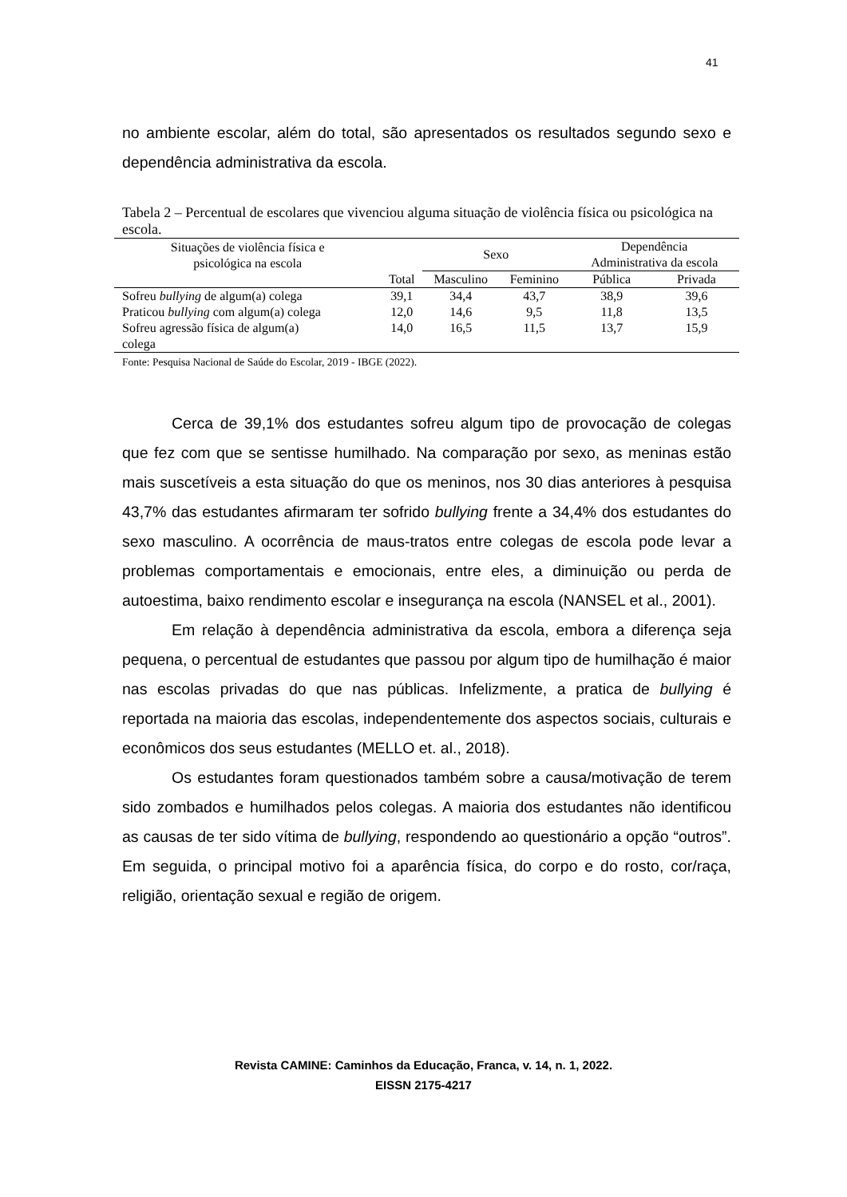41
no ambiente escolar, além do total, são apresentados os resultados segundo sexo e dependência administrativa da escola.
Tabela 2 – Percentual de escolares que vivenciou alguma situação de violência física ou psicológica na escola.
| Situações de violência física e psicológica na escola | | Sexo | | Dependência Administrativa da escola | |
| --- | --- | --- | --- | --- | --- |
| | Total | Masculino | Feminino | Pública | Privada |
| Sofreu bullying de algum(a) colega | 39,1 | 34,4 | 43,7 | 38,9 | 39,6 |
| Praticou bullying com algum(a) colega | 12,0 | 14,6 | 9,5 | 11,8 | 13,5 |
| Sofreu agressão física de algum(a) colega | 14,0 | 16,5 | 11,5 | 13,7 | 15,9 |
Fonte: Pesquisa Nacional de Saúde do Escolar, 2019 - IBGE (2022).
Cerca de 39,1% dos estudantes sofreu algum tipo de provocação de colegas que fez com que se sentisse humilhado. Na comparação por sexo, as meninas estão mais suscetíveis a esta situação do que os meninos, nos 30 dias anteriores à pesquisa 43,7% das estudantes afirmaram ter sofrido bullying frente a 34,4% dos estudantes do sexo masculino. A ocorrência de maus-tratos entre colegas de escola pode levar a problemas comportamentais e emocionais, entre eles, a diminuição ou perda de autoestima, baixo rendimento escolar e insegurança na escola (NANSEL et al., 2001).
Em relação à dependência administrativa da escola, embora a diferença seja pequena, o percentual de estudantes que passou por algum tipo de humilhação é maior nas escolas privadas do que nas públicas. Infelizmente, a pratica de bullying é reportada na maioria das escolas, independentemente dos aspectos sociais, culturais e econômicos dos seus estudantes (MELLO et. al., 2018).
Os estudantes foram questionados também sobre a causa/motivação de terem sido zombados e humilhados pelos colegas. A maioria dos estudantes não identificou as causas de ter sido vítima de bullying, respondendo ao questionário a opção “outros”. Em seguida, o principal motivo foi a aparência física, do corpo e do rosto, cor/raça, religião, orientação sexual e região de origem.
Revista CAMINE: Caminhos da Educação, Franca, v. 14, n. 1, 2022.
EISSN 2175-4217